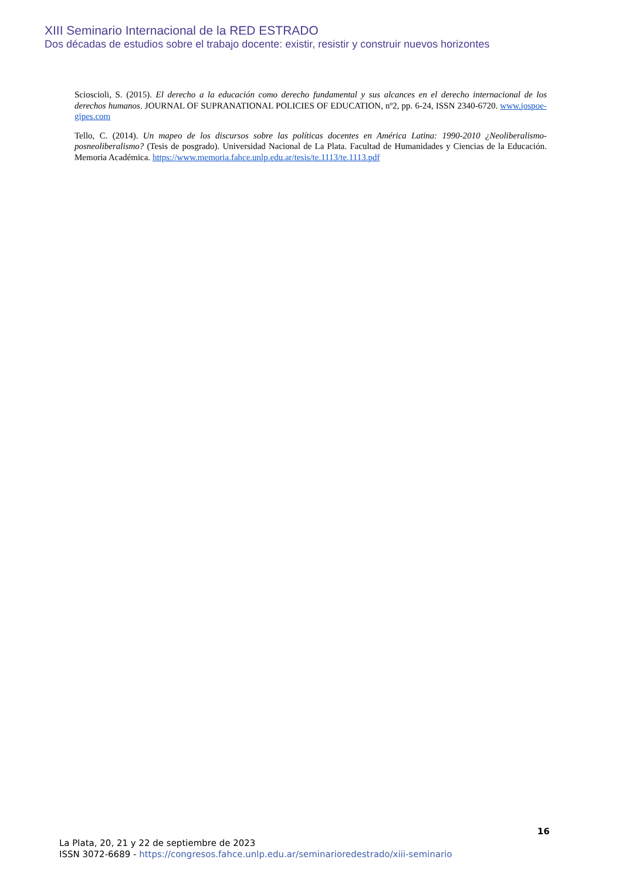XIII Seminario Internacional de la RED ESTRADO
Dos décadas de estudios sobre el trabajo docente: existir, resistir y construir nuevos horizontes
Scioscioli, S. (2015). El derecho a la educación como derecho fundamental y sus alcances en el derecho internacional de los derechos humanos. JOURNAL OF SUPRANATIONAL POLICIES OF EDUCATION, nº2, pp. 6-24, ISSN 2340-6720. www.jospoe-gipes.com
Tello, C. (2014). Un mapeo de los discursos sobre las políticas docentes en América Latina: 1990-2010 ¿Neoliberalismo-posneoliberalismo? (Tesis de posgrado). Universidad Nacional de La Plata. Facultad de Humanidades y Ciencias de la Educación. Memoria Académica. https://www.memoria.fahce.unlp.edu.ar/tesis/te.1113/te.1113.pdf
16
La Plata, 20, 21 y 22 de septiembre de 2023
ISSN 3072-6689 - https://congresos.fahce.unlp.edu.ar/seminarioredestrado/xiii-seminario